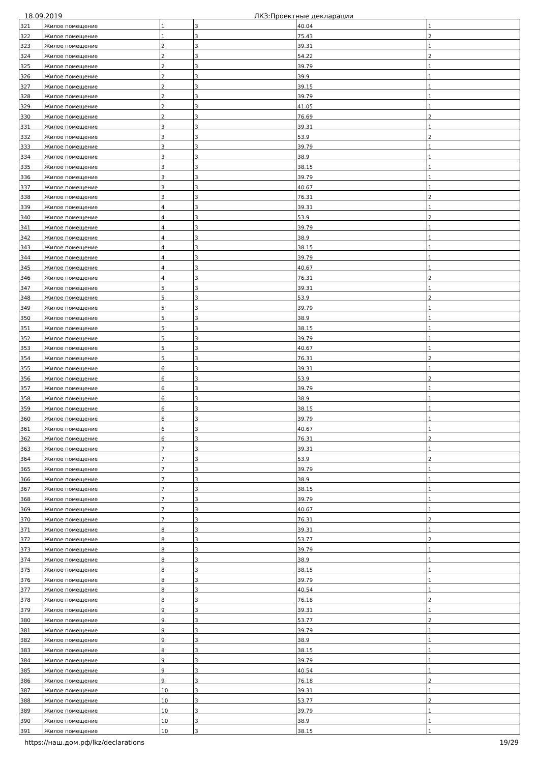18.09.2019 ЛКЗ:Проектные декларации
| 321 | Жилое помещение | 1 | 3 | 40.04 | 1 |
| 322 | Жилое помещение | 1 | 3 | 75.43 | 2 |
| 323 | Жилое помещение | 2 | 3 | 39.31 | 1 |
| 324 | Жилое помещение | 2 | 3 | 54.22 | 2 |
| 325 | Жилое помещение | 2 | 3 | 39.79 | 1 |
| 326 | Жилое помещение | 2 | 3 | 39.9 | 1 |
| 327 | Жилое помещение | 2 | 3 | 39.15 | 1 |
| 328 | Жилое помещение | 2 | 3 | 39.79 | 1 |
| 329 | Жилое помещение | 2 | 3 | 41.05 | 1 |
| 330 | Жилое помещение | 2 | 3 | 76.69 | 2 |
| 331 | Жилое помещение | 3 | 3 | 39.31 | 1 |
| 332 | Жилое помещение | 3 | 3 | 53.9 | 2 |
| 333 | Жилое помещение | 3 | 3 | 39.79 | 1 |
| 334 | Жилое помещение | 3 | 3 | 38.9 | 1 |
| 335 | Жилое помещение | 3 | 3 | 38.15 | 1 |
| 336 | Жилое помещение | 3 | 3 | 39.79 | 1 |
| 337 | Жилое помещение | 3 | 3 | 40.67 | 1 |
| 338 | Жилое помещение | 3 | 3 | 76.31 | 2 |
| 339 | Жилое помещение | 4 | 3 | 39.31 | 1 |
| 340 | Жилое помещение | 4 | 3 | 53.9 | 2 |
| 341 | Жилое помещение | 4 | 3 | 39.79 | 1 |
| 342 | Жилое помещение | 4 | 3 | 38.9 | 1 |
| 343 | Жилое помещение | 4 | 3 | 38.15 | 1 |
| 344 | Жилое помещение | 4 | 3 | 39.79 | 1 |
| 345 | Жилое помещение | 4 | 3 | 40.67 | 1 |
| 346 | Жилое помещение | 4 | 3 | 76.31 | 2 |
| 347 | Жилое помещение | 5 | 3 | 39.31 | 1 |
| 348 | Жилое помещение | 5 | 3 | 53.9 | 2 |
| 349 | Жилое помещение | 5 | 3 | 39.79 | 1 |
| 350 | Жилое помещение | 5 | 3 | 38.9 | 1 |
| 351 | Жилое помещение | 5 | 3 | 38.15 | 1 |
| 352 | Жилое помещение | 5 | 3 | 39.79 | 1 |
| 353 | Жилое помещение | 5 | 3 | 40.67 | 1 |
| 354 | Жилое помещение | 5 | 3 | 76.31 | 2 |
| 355 | Жилое помещение | 6 | 3 | 39.31 | 1 |
| 356 | Жилое помещение | 6 | 3 | 53.9 | 2 |
| 357 | Жилое помещение | 6 | 3 | 39.79 | 1 |
| 358 | Жилое помещение | 6 | 3 | 38.9 | 1 |
| 359 | Жилое помещение | 6 | 3 | 38.15 | 1 |
| 360 | Жилое помещение | 6 | 3 | 39.79 | 1 |
| 361 | Жилое помещение | 6 | 3 | 40.67 | 1 |
| 362 | Жилое помещение | 6 | 3 | 76.31 | 2 |
| 363 | Жилое помещение | 7 | 3 | 39.31 | 1 |
| 364 | Жилое помещение | 7 | 3 | 53.9 | 2 |
| 365 | Жилое помещение | 7 | 3 | 39.79 | 1 |
| 366 | Жилое помещение | 7 | 3 | 38.9 | 1 |
| 367 | Жилое помещение | 7 | 3 | 38.15 | 1 |
| 368 | Жилое помещение | 7 | 3 | 39.79 | 1 |
| 369 | Жилое помещение | 7 | 3 | 40.67 | 1 |
| 370 | Жилое помещение | 7 | 3 | 76.31 | 2 |
| 371 | Жилое помещение | 8 | 3 | 39.31 | 1 |
| 372 | Жилое помещение | 8 | 3 | 53.77 | 2 |
| 373 | Жилое помещение | 8 | 3 | 39.79 | 1 |
| 374 | Жилое помещение | 8 | 3 | 38.9 | 1 |
| 375 | Жилое помещение | 8 | 3 | 38.15 | 1 |
| 376 | Жилое помещение | 8 | 3 | 39.79 | 1 |
| 377 | Жилое помещение | 8 | 3 | 40.54 | 1 |
| 378 | Жилое помещение | 8 | 3 | 76.18 | 2 |
| 379 | Жилое помещение | 9 | 3 | 39.31 | 1 |
| 380 | Жилое помещение | 9 | 3 | 53.77 | 2 |
| 381 | Жилое помещение | 9 | 3 | 39.79 | 1 |
| 382 | Жилое помещение | 9 | 3 | 38.9 | 1 |
| 383 | Жилое помещение | 8 | 3 | 38.15 | 1 |
| 384 | Жилое помещение | 9 | 3 | 39.79 | 1 |
| 385 | Жилое помещение | 9 | 3 | 40.54 | 1 |
| 386 | Жилое помещение | 9 | 3 | 76.18 | 2 |
| 387 | Жилое помещение | 10 | 3 | 39.31 | 1 |
| 388 | Жилое помещение | 10 | 3 | 53.77 | 2 |
| 389 | Жилое помещение | 10 | 3 | 39.79 | 1 |
| 390 | Жилое помещение | 10 | 3 | 38.9 | 1 |
| 391 | Жилое помещение | 10 | 3 | 38.15 | 1 |
https://наш.дом.рф/lkz/declarations 19/29